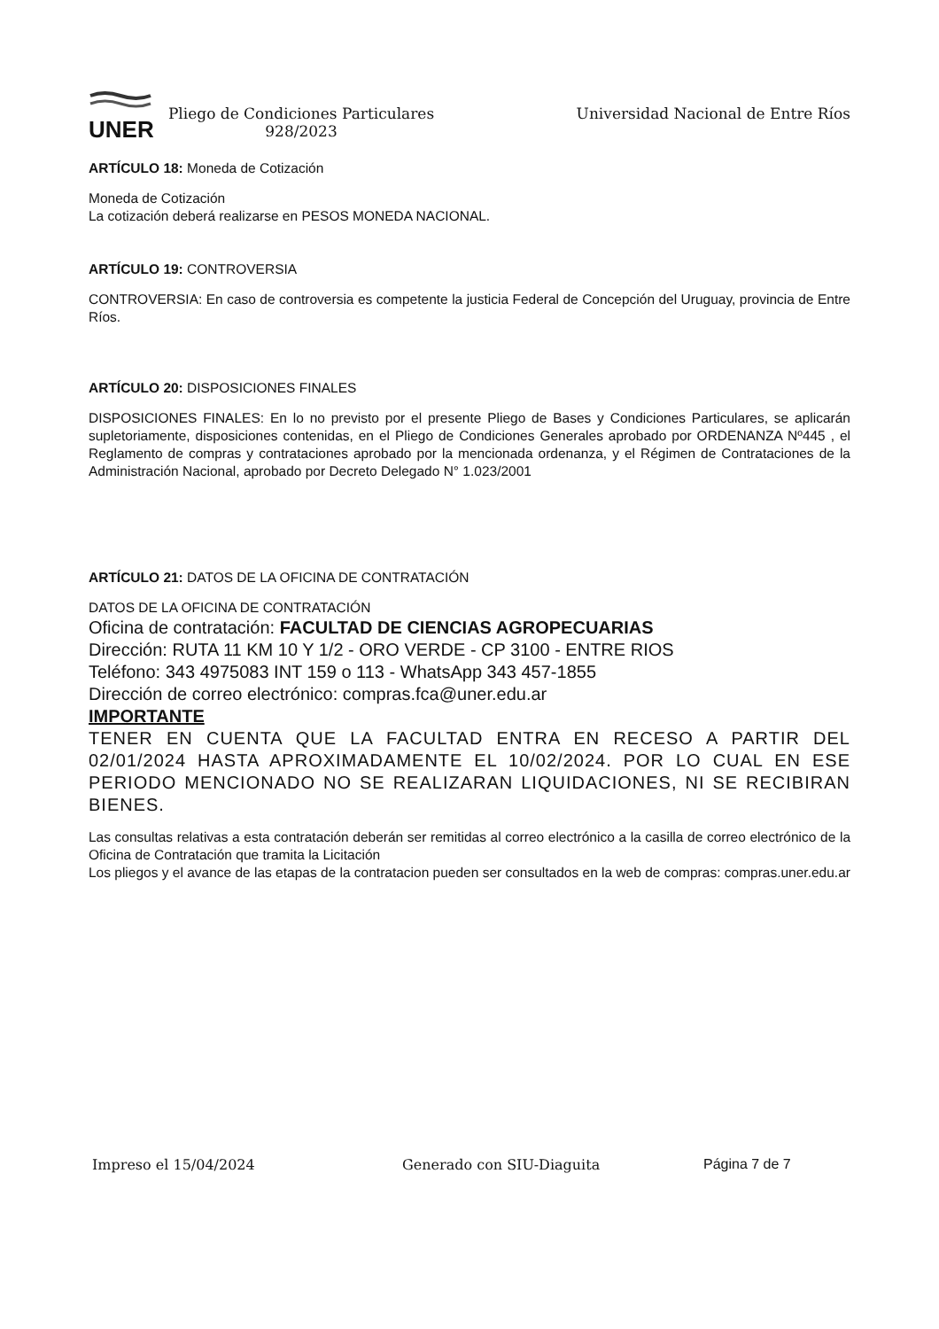UNER
Pliego de Condiciones Particulares
928/2023
Universidad Nacional de Entre Ríos
ARTÍCULO 18: Moneda de Cotización
Moneda de Cotización
La cotización deberá realizarse en PESOS MONEDA NACIONAL.
ARTÍCULO 19: CONTROVERSIA
CONTROVERSIA: En caso de controversia es competente la justicia Federal de Concepción del Uruguay, provincia de Entre Ríos.
ARTÍCULO 20: DISPOSICIONES FINALES
DISPOSICIONES FINALES: En lo no previsto por el presente Pliego de Bases y Condiciones Particulares, se aplicarán supletoriamente, disposiciones contenidas, en el Pliego de Condiciones Generales aprobado por ORDENANZA Nº445 , el Reglamento de compras y contrataciones aprobado por la mencionada ordenanza, y el Régimen de Contrataciones de la Administración Nacional, aprobado por Decreto Delegado N° 1.023/2001
ARTÍCULO 21: DATOS DE LA OFICINA DE CONTRATACIÓN
DATOS DE LA OFICINA DE CONTRATACIÓN
Oficina de contratación: FACULTAD DE CIENCIAS AGROPECUARIAS
Dirección: RUTA 11 KM 10 Y 1/2 - ORO VERDE - CP 3100 - ENTRE RIOS
Teléfono: 343 4975083 INT 159 o 113 - WhatsApp 343 457-1855
Dirección de correo electrónico: compras.fca@uner.edu.ar
IMPORTANTE
TENER EN CUENTA QUE LA FACULTAD ENTRA EN RECESO A PARTIR DEL 02/01/2024 HASTA APROXIMADAMENTE EL 10/02/2024. POR LO CUAL EN ESE PERIODO MENCIONADO NO SE REALIZARAN LIQUIDACIONES, NI SE RECIBIRAN BIENES.
Las consultas relativas a esta contratación deberán ser remitidas al correo electrónico a la casilla de correo electrónico de la Oficina de Contratación que tramita la Licitación
Los pliegos y el avance de las etapas de la contratacion pueden ser consultados en la web de compras: compras.uner.edu.ar
Impreso el 15/04/2024 Generado con SIU-Diaguita Página 7 de 7